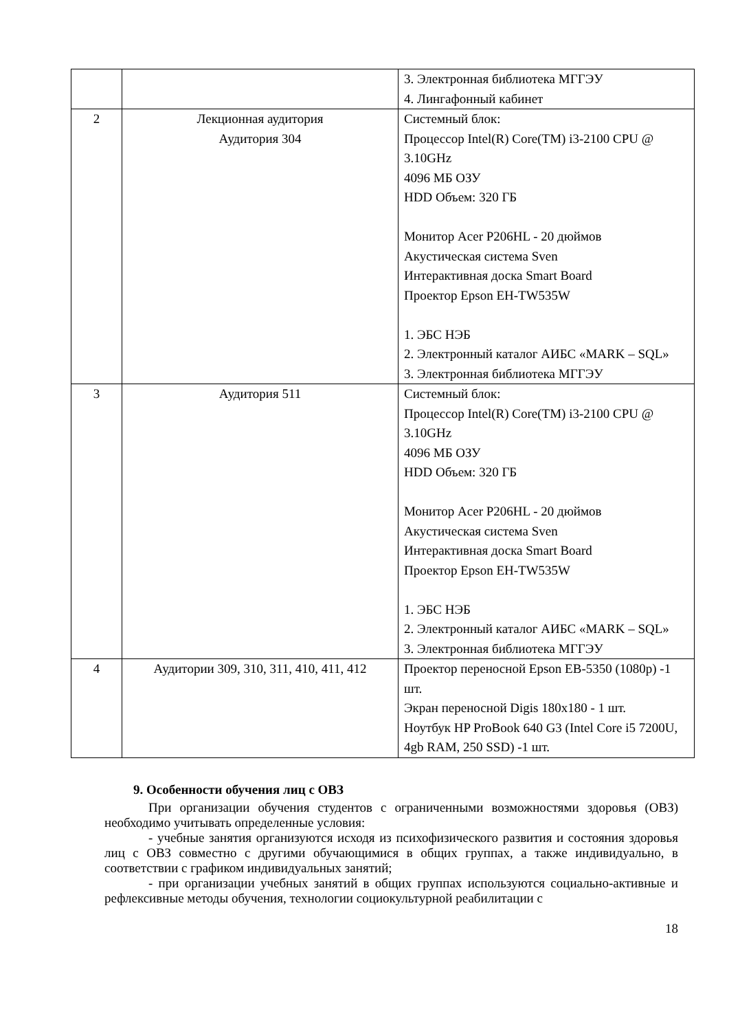| | | 3. Электронная библиотека МГГЭУ 4. Лингафонный кабинет |
| 2 | Лекционная аудитория Аудитория 304 | Системный блок: Процессор Intel(R) Core(TM) i3-2100 CPU @ 3.10GHz 4096 МБ ОЗУ HDD Объем: 320 ГБ Монитор Acer P206HL - 20 дюймов Акустическая система Sven Интерактивная доска Smart Board Проектор Epson EH-TW535W 1. ЭБС НЭБ 2. Электронный каталог АИБС «MARK – SQL» 3. Электронная библиотека МГГЭУ |
| 3 | Аудитория 511 | Системный блок: Процессор Intel(R) Core(TM) i3-2100 CPU @ 3.10GHz 4096 МБ ОЗУ HDD Объем: 320 ГБ Монитор Acer P206HL - 20 дюймов Акустическая система Sven Интерактивная доска Smart Board Проектор Epson EH-TW535W 1. ЭБС НЭБ 2. Электронный каталог АИБС «MARK – SQL» 3. Электронная библиотека МГГЭУ |
| 4 | Аудитории 309, 310, 311, 410, 411, 412 | Проектор переносной Epson EB-5350 (1080p) -1 шт. Экран переносной Digis 180x180 - 1 шт. Ноутбук HP ProBook 640 G3 (Intel Core i5 7200U, 4gb RAM, 250 SSD) -1 шт. |
9. Особенности обучения лиц с ОВЗ
При организации обучения студентов с ограниченными возможностями здоровья (ОВЗ) необходимо учитывать определенные условия:
- учебные занятия организуются исходя из психофизического развития и состояния здоровья лиц с ОВЗ совместно с другими обучающимися в общих группах, а также индивидуально, в соответствии с графиком индивидуальных занятий;
- при организации учебных занятий в общих группах используются социально-активные и рефлексивные методы обучения, технологии социокультурной реабилитации с
18